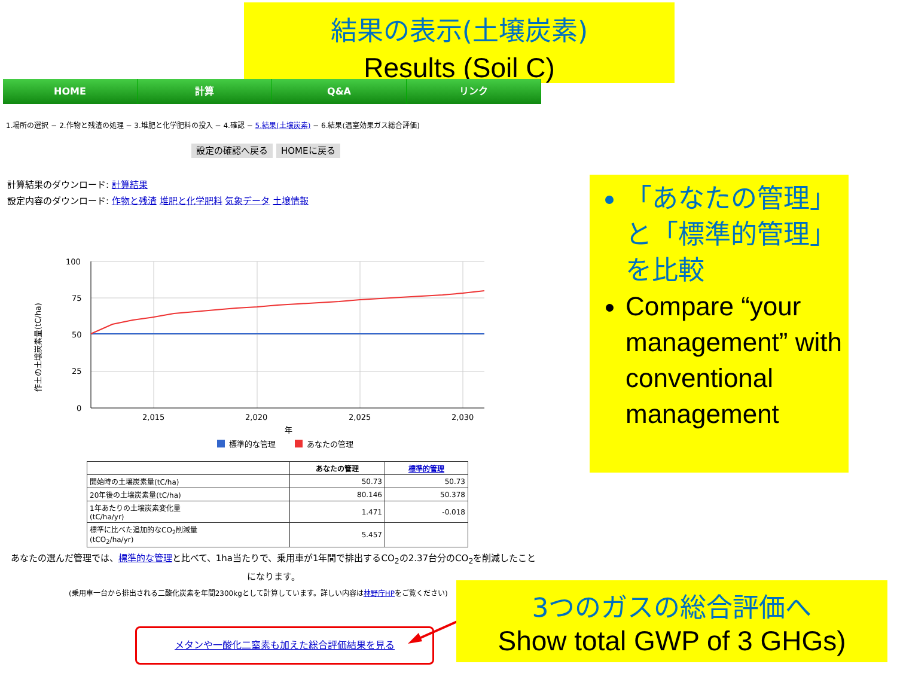結果の表示(土壌炭素)
Results (Soil C)
HOME 計算 Q&A リンク
1.場所の選択 − 2.作物と残渣の処理 − 3.堆肥と化学肥料の投入 − 4.確認 − 5.結果(土壌炭素) − 6.結果(温室効果ガス総合評価)
設定の確認へ戻る HOMEに戻る
計算結果のダウンロード: 計算結果
設定内容のダウンロード: 作物と残渣 堆肥と化学肥料 気象データ 土壌情報
100
75
50
25
0
2,015
2,020
2,025
2,030
年
作土の土壌炭素量(tC/ha)
標準的な管理
あなたの管理
| | あなたの管理 | 標準的管理 |
| --- | --- | --- |
| 開始時の土壌炭素量(tC/ha) | 50.73 | 50.73 |
| 20年後の土壌炭素量(tC/ha) | 80.146 | 50.378 |
| 1年あたりの土壌炭素変化量 (tC/ha/yr) | 1.471 | -0.018 |
| 標準に比べた追加的なCO<sub>2</sub>削減量 (tCO<sub>2</sub>/ha/yr) | 5.457 | |
あなたの選んだ管理では、標準的な管理と比べて、1ha当たりで、乗用車が1年間で排出するCO<sub>2</sub>の2.37台分のCO<sub>2</sub>を削減したことになります。
(乗用車一台から排出される二酸化炭素を年間2300kgとして計算しています。詳しい内容は林野庁HPをご覧ください)
メタンや一酸化二窒素も加えた総合評価結果を見る
「あなたの管理」と「標準的管理」を比較
Compare “your management” with conventional management
3つのガスの総合評価へ
Show total GWP of 3 GHGs)